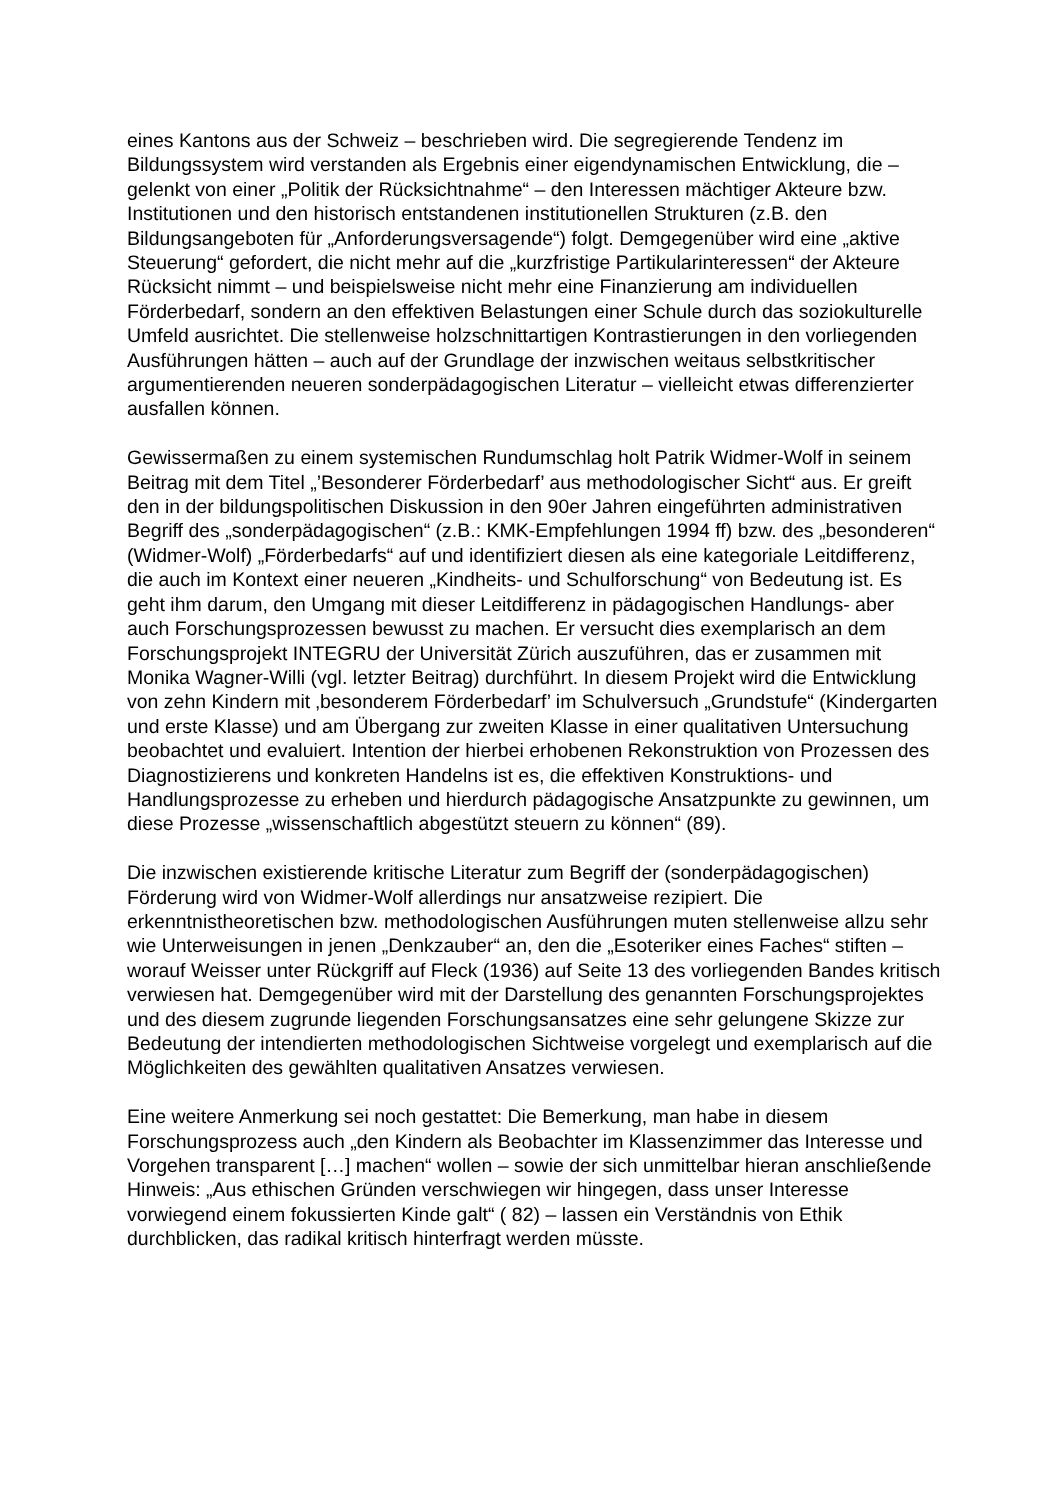eines Kantons aus der Schweiz – beschrieben wird. Die segregierende Tendenz im Bildungssystem wird verstanden als Ergebnis einer eigendynamischen Entwicklung, die – gelenkt von einer „Politik der Rücksichtnahme“ – den Interessen mächtiger Akteure bzw. Institutionen und den historisch entstandenen institutionellen Strukturen (z.B. den Bildungsangeboten für „Anforderungsversagende“) folgt. Demgegenüber wird eine „aktive Steuerung“ gefordert, die nicht mehr auf die „kurzfristige Partikularinteressen“ der Akteure Rücksicht nimmt – und beispielsweise nicht mehr eine Finanzierung am individuellen Förderbedarf, sondern an den effektiven Belastungen einer Schule durch das soziokulturelle Umfeld ausrichtet. Die stellenweise holzschnittartigen Kontrastierungen in den vorliegenden Ausführungen hätten – auch auf der Grundlage der inzwischen weitaus selbstkritischer argumentierenden neueren sonderpädagogischen Literatur – vielleicht etwas differenzierter ausfallen können.
Gewissermaßen zu einem systemischen Rundumschlag holt Patrik Widmer-Wolf in seinem Beitrag mit dem Titel „’Besonderer Förderbedarf’ aus methodologischer Sicht“ aus. Er greift den in der bildungspolitischen Diskussion in den 90er Jahren eingeführten administrativen Begriff des „sonderpädagogischen“ (z.B.: KMK-Empfehlungen 1994 ff) bzw. des „besonderen“ (Widmer-Wolf) „Förderbedarfs“ auf und identifiziert diesen als eine kategoriale Leitdifferenz, die auch im Kontext einer neueren „Kindheits- und Schulforschung“ von Bedeutung ist. Es geht ihm darum, den Umgang mit dieser Leitdifferenz in pädagogischen Handlungs- aber auch Forschungsprozessen bewusst zu machen. Er versucht dies exemplarisch an dem Forschungsprojekt INTEGRU der Universität Zürich auszuführen, das er zusammen mit Monika Wagner-Willi (vgl. letzter Beitrag) durchführt. In diesem Projekt wird die Entwicklung von zehn Kindern mit ‚besonderem Förderbedarf’ im Schulversuch „Grundstufe“ (Kindergarten und erste Klasse) und am Übergang zur zweiten Klasse in einer qualitativen Untersuchung beobachtet und evaluiert. Intention der hierbei erhobenen Rekonstruktion von Prozessen des Diagnostizierens und konkreten Handelns ist es, die effektiven Konstruktions- und Handlungsprozesse zu erheben und hierdurch pädagogische Ansatzpunkte zu gewinnen, um diese Prozesse „wissenschaftlich abgestützt steuern zu können“ (89).
Die inzwischen existierende kritische Literatur zum Begriff der (sonderpädagogischen) Förderung wird von Widmer-Wolf allerdings nur ansatzweise rezipiert. Die erkenntnistheoretischen bzw. methodologischen Ausführungen muten stellenweise allzu sehr wie Unterweisungen in jenen „Denkzauber“ an, den die „Esoteriker eines Faches“ stiften – worauf Weisser unter Rückgriff auf Fleck (1936) auf Seite 13 des vorliegenden Bandes kritisch verwiesen hat. Demgegenüber wird mit der Darstellung des genannten Forschungsprojektes und des diesem zugrunde liegenden Forschungsansatzes eine sehr gelungene Skizze zur Bedeutung der intendierten methodologischen Sichtweise vorgelegt und exemplarisch auf die Möglichkeiten des gewählten qualitativen Ansatzes verwiesen.
Eine weitere Anmerkung sei noch gestattet: Die Bemerkung, man habe in diesem Forschungsprozess auch „den Kindern als Beobachter im Klassenzimmer das Interesse und Vorgehen transparent […] machen“ wollen – sowie der sich unmittelbar hieran anschließende Hinweis: „Aus ethischen Gründen verschwiegen wir hingegen, dass unser Interesse vorwiegend einem fokussierten Kinde galt“ ( 82) – lassen ein Verständnis von Ethik durchblicken, das radikal kritisch hinterfragt werden müsste.